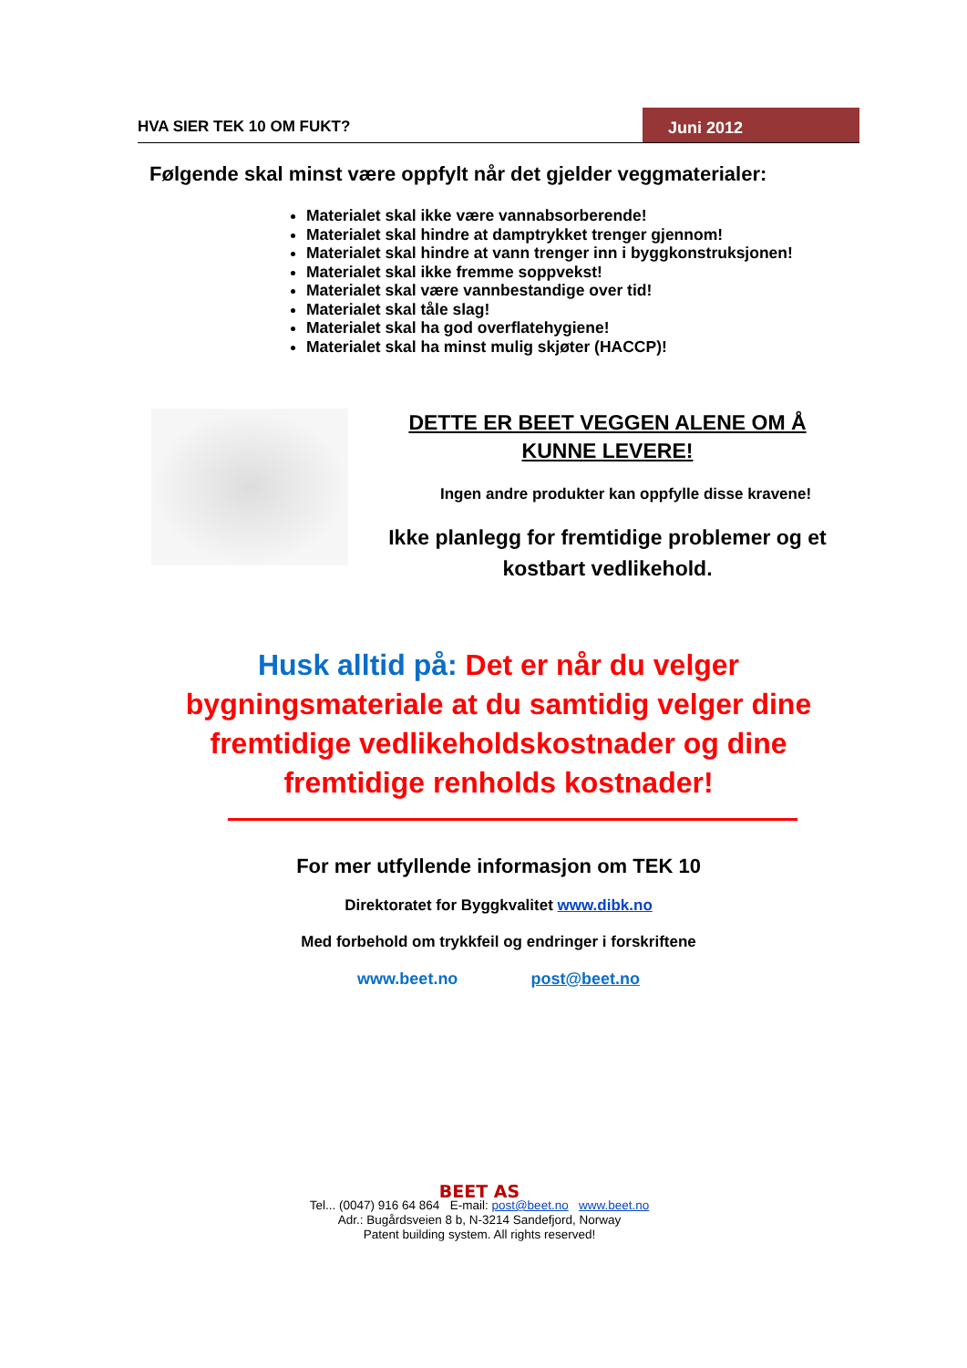HVA SIER TEK 10 OM FUKT? Juni 2012
Følgende skal minst være oppfylt når det gjelder veggmaterialer:
Materialet skal ikke være vannabsorberende!
Materialet skal hindre at damptrykket trenger gjennom!
Materialet skal hindre at vann trenger inn i byggkonstruksjonen!
Materialet skal ikke fremme soppvekst!
Materialet skal være vannbestandige over tid!
Materialet skal tåle slag!
Materialet skal ha god overflatehygiene!
Materialet skal ha minst mulig skjøter (HACCP)!
DETTE ER BEET VEGGEN ALENE OM Å
KUNNE LEVERE!
Ingen andre produkter kan oppfylle disse kravene!
Ikke planlegg for fremtidige problemer og et kostbart vedlikehold.
Husk alltid på: Det er når du velger bygningsmateriale at du samtidig velger dine fremtidige vedlikeholdskostnader og dine fremtidige renholds kostnader!
For mer utfyllende informasjon om TEK 10
Direktoratet for Byggkvalitet www.dibk.no
Med forbehold om trykkfeil og endringer i forskriftene
www.beet.no post@beet.no
BEET AS
Tel... (0047) 916 64 864 E-mail: post@beet.no www.beet.no
Adr.: Bugårdsveien 8 b, N-3214 Sandefjord, Norway
Patent building system. All rights reserved!